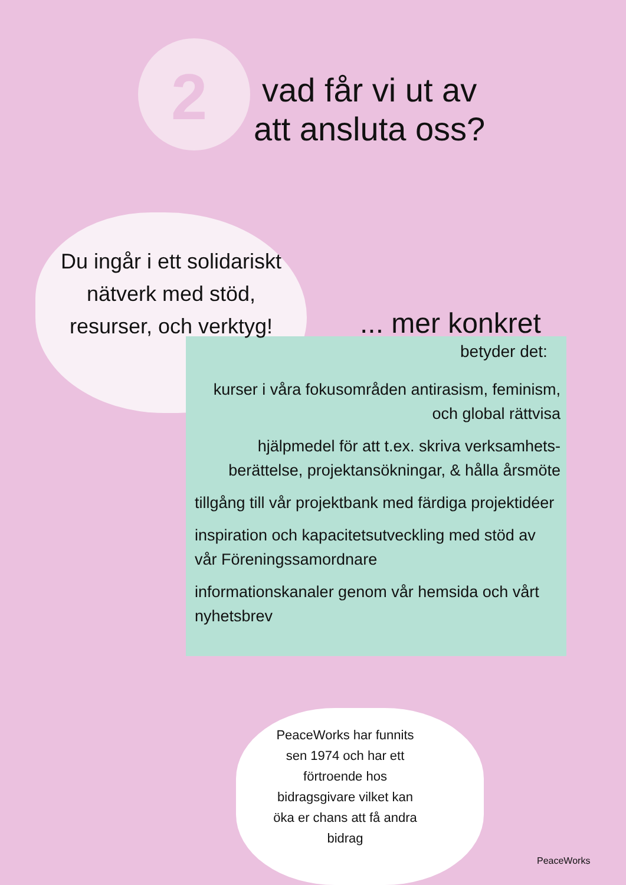2
vad får vi ut av
att ansluta oss?
Du ingår i ett solidariskt nätverk med stöd, resurser, och verktyg!
... mer konkret
betyder det:
kurser i våra fokusområden antirasism, feminism, och global rättvisa
hjälpmedel för att t.ex. skriva verksamhets-berättelse, projektansökningar, & hålla årsmöte
tillgång till vår projektbank med färdiga projektidéer
inspiration och kapacitetsutveckling med stöd av vår Föreningssamordnare
informationskanaler genom vår hemsida och vårt nyhetsbrev
PeaceWorks har funnits sen 1974 och har ett förtroende hos bidragsgivare vilket kan öka er chans att få andra bidrag
PeaceWorks